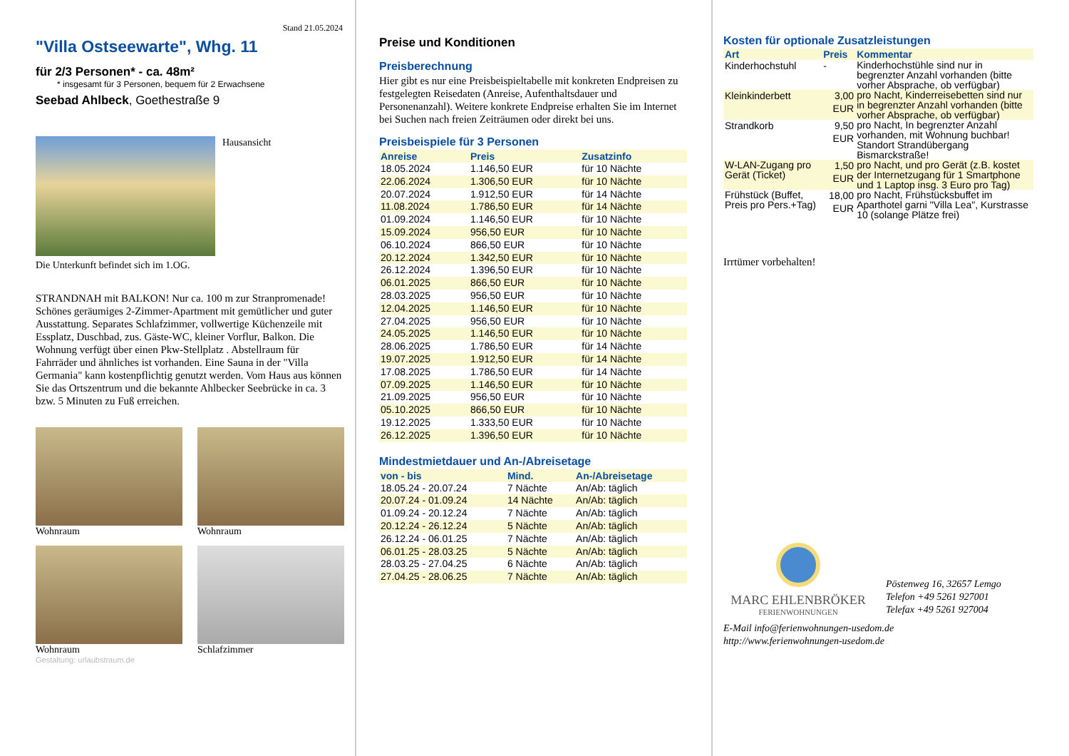Stand 21.05.2024
"Villa Ostseewarte", Whg. 11
für 2/3 Personen* - ca. 48m²
* insgesamt für 3 Personen, bequem für 2 Erwachsene
Seebad Ahlbeck, Goethestraße 9
Hausansicht
Die Unterkunft befindet sich im 1.OG.
STRANDNAH mit BALKON! Nur ca. 100 m zur Stranpromenade! Schönes geräumiges 2-Zimmer-Apartment mit gemütlicher und guter Ausstattung. Separates Schlafzimmer, vollwertige Küchenzeile mit Essplatz, Duschbad, zus. Gäste-WC, kleiner Vorflur, Balkon. Die Wohnung verfügt über einen Pkw-Stellplatz . Abstellraum für Fahrräder und ähnliches ist vorhanden. Eine Sauna in der "Villa Germania" kann kostenpflichtig genutzt werden. Vom Haus aus können Sie das Ortszentrum und die bekannte Ahlbecker Seebrücke in ca. 3 bzw. 5 Minuten zu Fuß erreichen.
Wohnraum
Wohnraum
Wohnraum
Schlafzimmer
Gestaltung: urlaubstraum.de
Preise und Konditionen
Preisberechnung
Hier gibt es nur eine Preisbeispieltabelle mit konkreten Endpreisen zu festgelegten Reisedaten (Anreise, Aufenthaltsdauer und Personenanzahl). Weitere konkrete Endpreise erhalten Sie im Internet bei Suchen nach freien Zeiträumen oder direkt bei uns.
Preisbeispiele für 3 Personen
| Anreise | Preis | Zusatzinfo |
| --- | --- | --- |
| 18.05.2024 | 1.146,50 EUR | für 10 Nächte |
| 22.06.2024 | 1.306,50 EUR | für 10 Nächte |
| 20.07.2024 | 1.912,50 EUR | für 14 Nächte |
| 11.08.2024 | 1.786,50 EUR | für 14 Nächte |
| 01.09.2024 | 1.146,50 EUR | für 10 Nächte |
| 15.09.2024 | 956,50 EUR | für 10 Nächte |
| 06.10.2024 | 866,50 EUR | für 10 Nächte |
| 20.12.2024 | 1.342,50 EUR | für 10 Nächte |
| 26.12.2024 | 1.396,50 EUR | für 10 Nächte |
| 06.01.2025 | 866,50 EUR | für 10 Nächte |
| 28.03.2025 | 956,50 EUR | für 10 Nächte |
| 12.04.2025 | 1.146,50 EUR | für 10 Nächte |
| 27.04.2025 | 956,50 EUR | für 10 Nächte |
| 24.05.2025 | 1.146,50 EUR | für 10 Nächte |
| 28.06.2025 | 1.786,50 EUR | für 14 Nächte |
| 19.07.2025 | 1.912,50 EUR | für 14 Nächte |
| 17.08.2025 | 1.786,50 EUR | für 14 Nächte |
| 07.09.2025 | 1.146,50 EUR | für 10 Nächte |
| 21.09.2025 | 956,50 EUR | für 10 Nächte |
| 05.10.2025 | 866,50 EUR | für 10 Nächte |
| 19.12.2025 | 1.333,50 EUR | für 10 Nächte |
| 26.12.2025 | 1.396,50 EUR | für 10 Nächte |
Mindestmietdauer und An-/Abreisetage
| von - bis | Mind. | An-/Abreisetage |
| --- | --- | --- |
| 18.05.24 - 20.07.24 | 7 Nächte | An/Ab: täglich |
| 20.07.24 - 01.09.24 | 14 Nächte | An/Ab: täglich |
| 01.09.24 - 20.12.24 | 7 Nächte | An/Ab: täglich |
| 20.12.24 - 26.12.24 | 5 Nächte | An/Ab: täglich |
| 26.12.24 - 06.01.25 | 7 Nächte | An/Ab: täglich |
| 06.01.25 - 28.03.25 | 5 Nächte | An/Ab: täglich |
| 28.03.25 - 27.04.25 | 6 Nächte | An/Ab: täglich |
| 27.04.25 - 28.06.25 | 7 Nächte | An/Ab: täglich |
Kosten für optionale Zusatzleistungen
| Art | Preis | Kommentar |
| --- | --- | --- |
| Kinderhochstuhl | - | Kinderhochstühle sind nur in begrenzter Anzahl vorhanden (bitte vorher Absprache, ob verfügbar) |
| Kleinkinderbett | 3,00 EUR | pro Nacht, Kinderreisebetten sind nur in begrenzter Anzahl vorhanden (bitte vorher Absprache, ob verfügbar) |
| Strandkorb | 9,50 EUR | pro Nacht, In begrenzter Anzahl vorhanden, mit Wohnung buchbar! Standort Strandübergang Bismarckstraße! |
| W-LAN-Zugang pro Gerät (Ticket) | 1,50 EUR | pro Nacht, und pro Gerät (z.B. kostet der Internetzugang für 1 Smartphone und 1 Laptop insg. 3 Euro pro Tag) |
| Frühstück (Buffet, Preis pro Pers.+Tag) | 18,00 EUR | pro Nacht, Frühstücksbuffet im Aparthotel garni "Villa Lea", Kurstrasse 10 (solange Plätze frei) |
Irrtümer vorbehalten!
MARC EHLENBRÖKER
FERIENWOHNUNGEN
Pöstenweg 16, 32657 Lemgo
Telefon +49 5261 927001
Telefax +49 5261 927004
E-Mail info@ferienwohnungen-usedom.de
http://www.ferienwohnungen-usedom.de